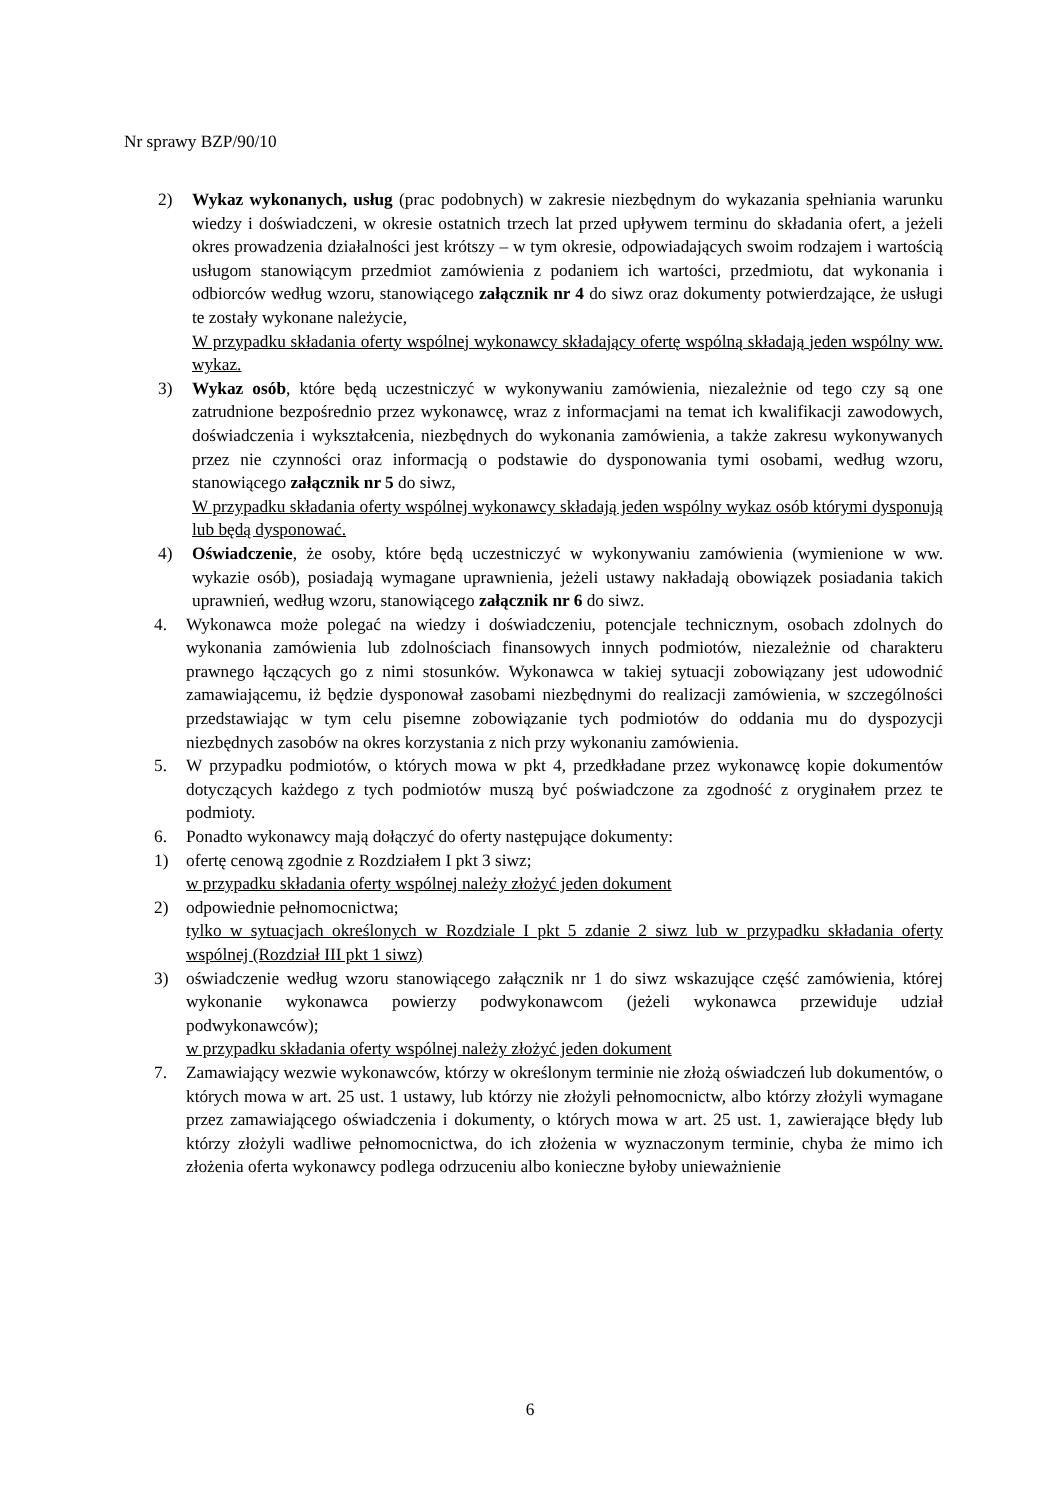Nr sprawy BZP/90/10
2) Wykaz wykonanych, usług (prac podobnych) w zakresie niezbędnym do wykazania spełniania warunku wiedzy i doświadczeni, w okresie ostatnich trzech lat przed upływem terminu do składania ofert, a jeżeli okres prowadzenia działalności jest krótszy – w tym okresie, odpowiadających swoim rodzajem i wartością usługom stanowiącym przedmiot zamówienia z podaniem ich wartości, przedmiotu, dat wykonania i odbiorców według wzoru, stanowiącego załącznik nr 4 do siwz oraz dokumenty potwierdzające, że usługi te zostały wykonane należycie,
W przypadku składania oferty wspólnej wykonawcy składający ofertę wspólną składają jeden wspólny ww. wykaz.
3) Wykaz osób, które będą uczestniczyć w wykonywaniu zamówienia, niezależnie od tego czy są one zatrudnione bezpośrednio przez wykonawcę, wraz z informacjami na temat ich kwalifikacji zawodowych, doświadczenia i wykształcenia, niezbędnych do wykonania zamówienia, a także zakresu wykonywanych przez nie czynności oraz informacją o podstawie do dysponowania tymi osobami, według wzoru, stanowiącego załącznik nr 5 do siwz,
W przypadku składania oferty wspólnej wykonawcy składają jeden wspólny wykaz osób którymi dysponują lub będą dysponować.
4) Oświadczenie, że osoby, które będą uczestniczyć w wykonywaniu zamówienia (wymienione w ww. wykazie osób), posiadają wymagane uprawnienia, jeżeli ustawy nakładają obowiązek posiadania takich uprawnień, według wzoru, stanowiącego załącznik nr 6 do siwz.
4. Wykonawca może polegać na wiedzy i doświadczeniu, potencjale technicznym, osobach zdolnych do wykonania zamówienia lub zdolnościach finansowych innych podmiotów, niezależnie od charakteru prawnego łączących go z nimi stosunków. Wykonawca w takiej sytuacji zobowiązany jest udowodnić zamawiającemu, iż będzie dysponował zasobami niezbędnymi do realizacji zamówienia, w szczególności przedstawiając w tym celu pisemne zobowiązanie tych podmiotów do oddania mu do dyspozycji niezbędnych zasobów na okres korzystania z nich przy wykonaniu zamówienia.
5. W przypadku podmiotów, o których mowa w pkt 4, przedkładane przez wykonawcę kopie dokumentów dotyczących każdego z tych podmiotów muszą być poświadczone za zgodność z oryginałem przez te podmioty.
6. Ponadto wykonawcy mają dołączyć do oferty następujące dokumenty:
1) ofertę cenową zgodnie z Rozdziałem I pkt 3 siwz;
w przypadku składania oferty wspólnej należy złożyć jeden dokument
2) odpowiednie pełnomocnictwa;
tylko w sytuacjach określonych w Rozdziale I pkt 5 zdanie 2 siwz lub w przypadku składania oferty wspólnej (Rozdział III pkt 1 siwz)
3) oświadczenie według wzoru stanowiącego załącznik nr 1 do siwz wskazujące część zamówienia, której wykonanie wykonawca powierzy podwykonawcom (jeżeli wykonawca przewiduje udział podwykonawców);
w przypadku składania oferty wspólnej należy złożyć jeden dokument
7. Zamawiający wezwie wykonawców, którzy w określonym terminie nie złożą oświadczeń lub dokumentów, o których mowa w art. 25 ust. 1 ustawy, lub którzy nie złożyli pełnomocnictw, albo którzy złożyli wymagane przez zamawiającego oświadczenia i dokumenty, o których mowa w art. 25 ust. 1, zawierające błędy lub którzy złożyli wadliwe pełnomocnictwa, do ich złożenia w wyznaczonym terminie, chyba że mimo ich złożenia oferta wykonawcy podlega odrzuceniu albo konieczne byłoby unieważnienie
6